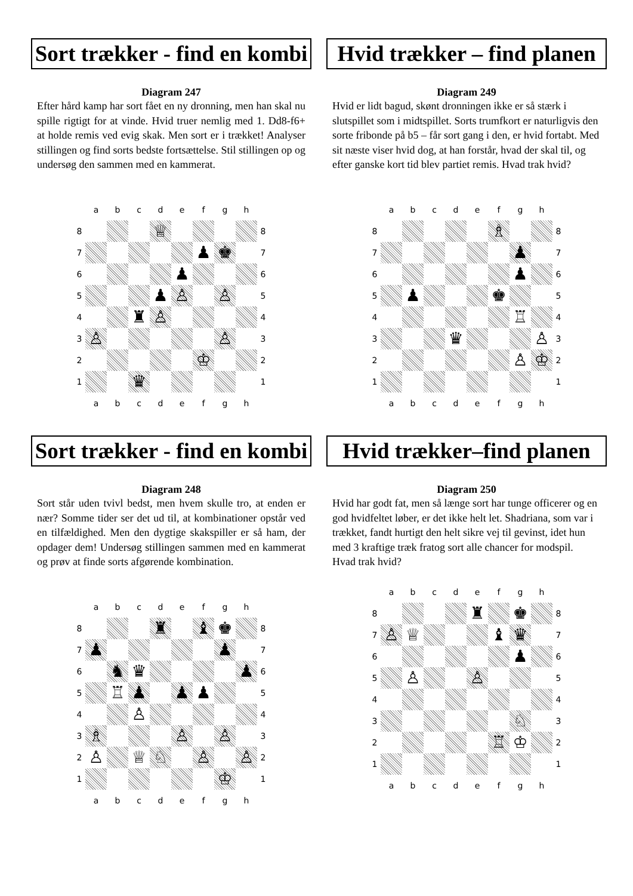Sort trækker - find en kombi
Diagram 247
Efter hård kamp har sort fået en ny dronning, men han skal nu spille rigtigt for at vinde. Hvid truer nemlig med 1. Dd8-f6+ at holde remis ved evig skak. Men sort er i trækket! Analyser stillingen og find sorts bedste fortsættelse. Stil stillingen op og undersøg den sammen med en kammerat.
| | a | b | c | d | e | f | g | h | |
| 8 | | | | ♕ | | | | | 8 |
| 7 | | | | | | ♟ | ♚ | | 7 |
| 6 | | | | | ♟ | | | | 6 |
| 5 | | | | ♟ | ♙ | | ♙ | | 5 |
| 4 | | | ♜ | ♙ | | | | | 4 |
| 3 | ♙ | | | | | | ♙ | | 3 |
| 2 | | | | | | ♔ | | | 2 |
| 1 | | | ♛ | | | | | | 1 |
| | a | b | c | d | e | f | g | h | |
Hvid trækker – find planen
Diagram 249
Hvid er lidt bagud, skønt dronningen ikke er så stærk i slutspillet som i midtspillet. Sorts trumfkort er naturligvis den sorte fribonde på b5 – får sort gang i den, er hvid fortabt. Med sit næste viser hvid dog, at han forstår, hvad der skal til, og efter ganske kort tid blev partiet remis. Hvad trak hvid?
| | a | b | c | d | e | f | g | h | |
| 8 | | | | | | ♗ | | | 8 |
| 7 | | | | | | | ♟ | | 7 |
| 6 | | | | | | | ♟ | | 6 |
| 5 | | ♟ | | | | ♚ | | | 5 |
| 4 | | | | | | | ♖ | | 4 |
| 3 | | | | ♛ | | | | ♙ | 3 |
| 2 | | | | | | | ♙ | ♔ | 2 |
| 1 | | | | | | | | | 1 |
| | a | b | c | d | e | f | g | h | |
Sort trækker - find en kombi
Diagram 248
Sort står uden tvivl bedst, men hvem skulle tro, at enden er nær? Somme tider ser det ud til, at kombinationer opstår ved en tilfældighed. Men den dygtige skakspiller er så ham, der opdager dem! Undersøg stillingen sammen med en kammerat og prøv at finde sorts afgørende kombination.
| | a | b | c | d | e | f | g | h | |
| 8 | | | | ♜ | | ♝ | ♚ | | 8 |
| 7 | ♟ | | | | | | ♟ | | 7 |
| 6 | | ♞ | ♛ | | | | | ♟ | 6 |
| 5 | | ♖ | ♟ | | ♟ | ♟ | | | 5 |
| 4 | | | ♙ | | | | | | 4 |
| 3 | ♗ | | | | ♙ | | ♙ | | 3 |
| 2 | ♙ | | ♕ | ♘ | | ♙ | | ♙ | 2 |
| 1 | | | | | | | ♔ | | 1 |
| | a | b | c | d | e | f | g | h | |
Hvid trækker–find planen
Diagram 250
Hvid har godt fat, men så længe sort har tunge officerer og en god hvidfeltet løber, er det ikke helt let. Shadriana, som var i trækket, fandt hurtigt den helt sikre vej til gevinst, idet hun med 3 kraftige træk fratog sort alle chancer for modspil.
Hvad trak hvid?
| | a | b | c | d | e | f | g | h | |
| 8 | | | | | ♜ | | ♚ | | 8 |
| 7 | ♙ | ♕ | | | | ♝ | ♛ | | 7 |
| 6 | | | | | | | ♟ | | 6 |
| 5 | | ♙ | | | ♙ | | | | 5 |
| 4 | | | | | | | | | 4 |
| 3 | | | | | | | ♘ | | 3 |
| 2 | | | | | | ♖ | ♔ | | 2 |
| 1 | | | | | | | | | 1 |
| | a | b | c | d | e | f | g | h | |